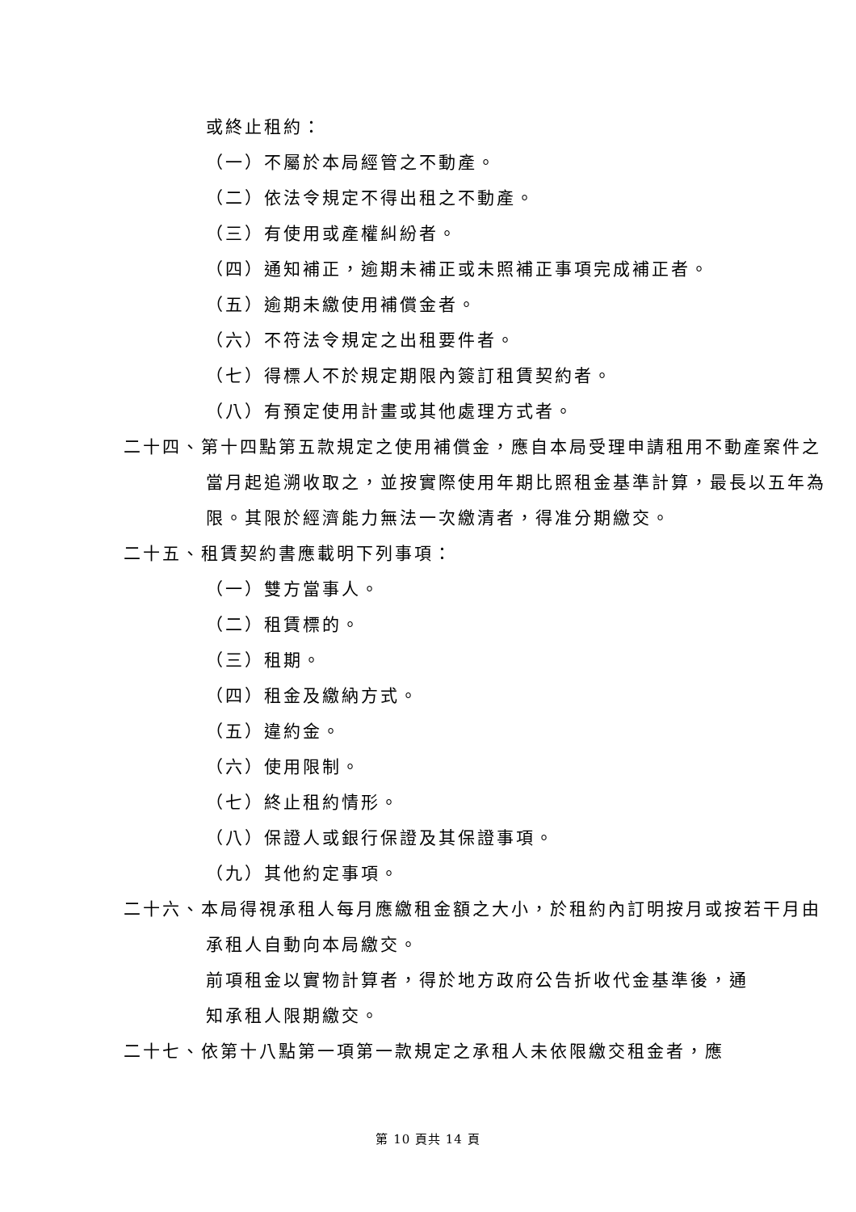或終止租約：
（一）不屬於本局經管之不動產。
（二）依法令規定不得出租之不動產。
（三）有使用或產權糾紛者。
（四）通知補正，逾期未補正或未照補正事項完成補正者。
（五）逾期未繳使用補償金者。
（六）不符法令規定之出租要件者。
（七）得標人不於規定期限內簽訂租賃契約者。
（八）有預定使用計畫或其他處理方式者。
二十四、第十四點第五款規定之使用補償金，應自本局受理申請租用不動產案件之當月起追溯收取之，並按實際使用年期比照租金基準計算，最長以五年為限。其限於經濟能力無法一次繳清者，得准分期繳交。
二十五、租賃契約書應載明下列事項：
（一）雙方當事人。
（二）租賃標的。
（三）租期。
（四）租金及繳納方式。
（五）違約金。
（六）使用限制。
（七）終止租約情形。
（八）保證人或銀行保證及其保證事項。
（九）其他約定事項。
二十六、本局得視承租人每月應繳租金額之大小，於租約內訂明按月或按若干月由承租人自動向本局繳交。
前項租金以實物計算者，得於地方政府公告折收代金基準後，通知承租人限期繳交。
二十七、依第十八點第一項第一款規定之承租人未依限繳交租金者，應
第 10 頁共 14 頁